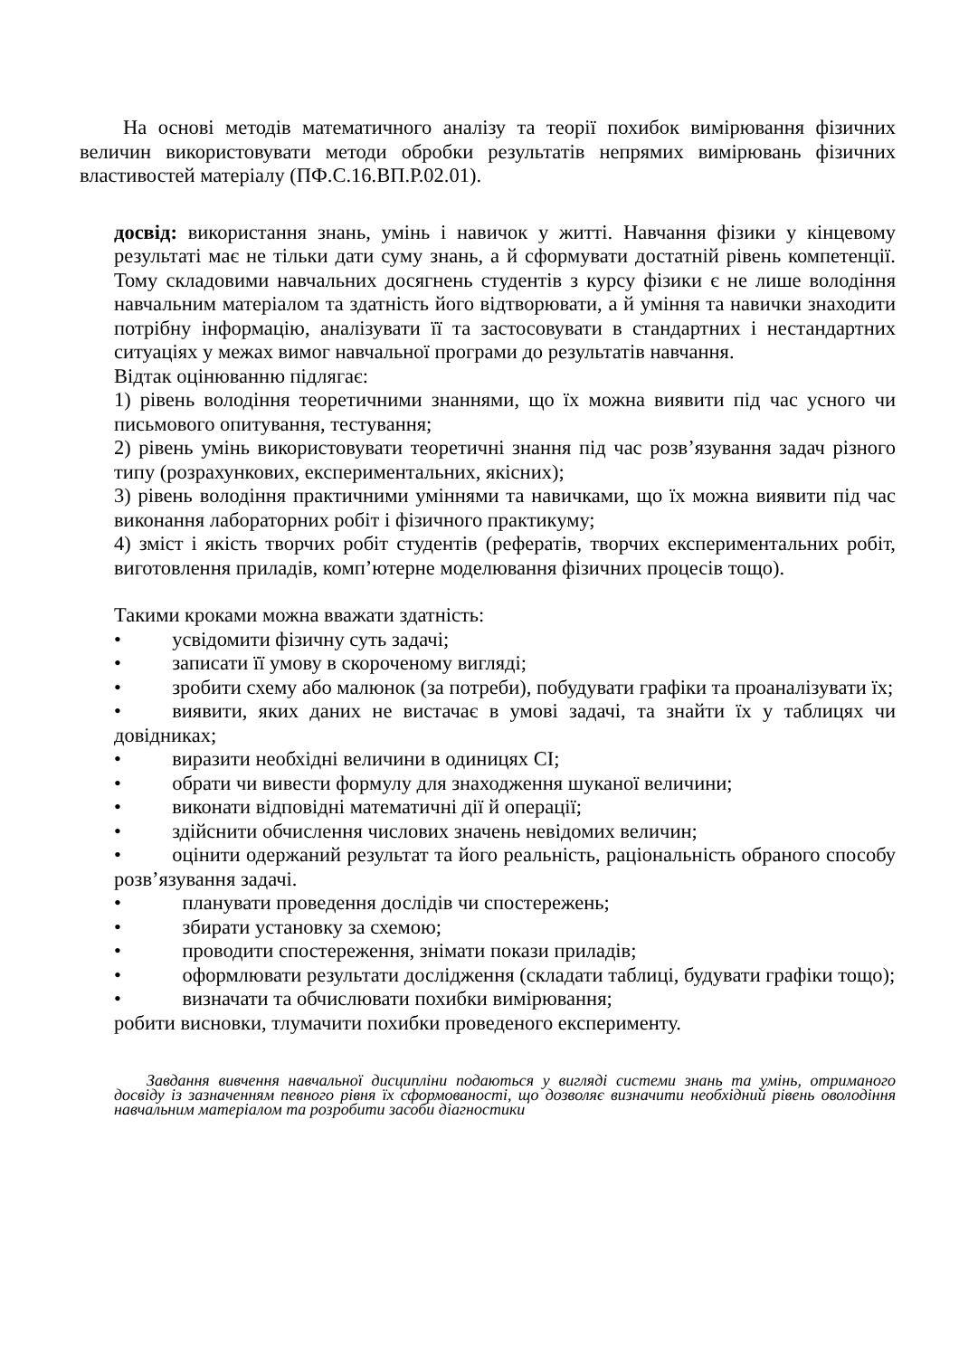На основі методів математичного аналізу та теорії похибок вимірювання фізичних величин використовувати методи обробки результатів непрямих вимірювань фізичних властивостей матеріалу (ПФ.С.16.ВП.Р.02.01).
досвід: використання знань, умінь і навичок у житті. Навчання фізики у кінцевому результаті має не тільки дати суму знань, а й сформувати достатній рівень компетенції. Тому складовими навчальних досягнень студентів з курсу фізики є не лише володіння навчальним матеріалом та здатність його відтворювати, а й уміння та навички знаходити потрібну інформацію, аналізувати її та застосовувати в стандартних і нестандартних ситуаціях у межах вимог навчальної програми до результатів навчання.
Відтак оцінюванню підлягає:
1) рівень володіння теоретичними знаннями, що їх можна виявити під час усного чи письмового опитування, тестування;
2) рівень умінь використовувати теоретичні знання під час розв’язування задач різного типу (розрахункових, експериментальних, якісних);
3) рівень володіння практичними уміннями та навичками, що їх можна виявити під час виконання лабораторних робіт і фізичного практикуму;
4) зміст і якість творчих робіт студентів (рефератів, творчих експериментальних робіт, виготовлення приладів, комп’ютерне моделювання фізичних процесів тощо).
Такими кроками можна вважати здатність:
•   усвідомити фізичну суть задачі;
•   записати її умову в скороченому вигляді;
•   зробити схему або малюнок (за потреби), побудувати графіки та проаналізувати їх;
•   виявити, яких даних не вистачає в умові задачі, та знайти їх у таблицях чи довідниках;
•   виразити необхідні величини в одиницях СІ;
•   обрати чи вивести формулу для знаходження шуканої величини;
•   виконати відповідні математичні дії й операції;
•   здійснити обчислення числових значень невідомих величин;
•   оцінити одержаний результат та його реальність, раціональність обраного способу розв’язування задачі.
•   планувати проведення дослідів чи спостережень;
•   збирати установку за схемою;
•   проводити спостереження, знімати покази приладів;
•   оформлювати результати дослідження (складати таблиці, будувати графіки тощо);
•   визначати та обчислювати похибки вимірювання;
робити висновки, тлумачити похибки проведеного експерименту.
Завдання вивчення навчальної дисципліни подаються у вигляді системи знань та умінь, отриманого досвіду із зазначенням певного рівня їх сформованості, що дозволяє визначити необхідний рівень оволодіння навчальним матеріалом та розробити засоби діагностики